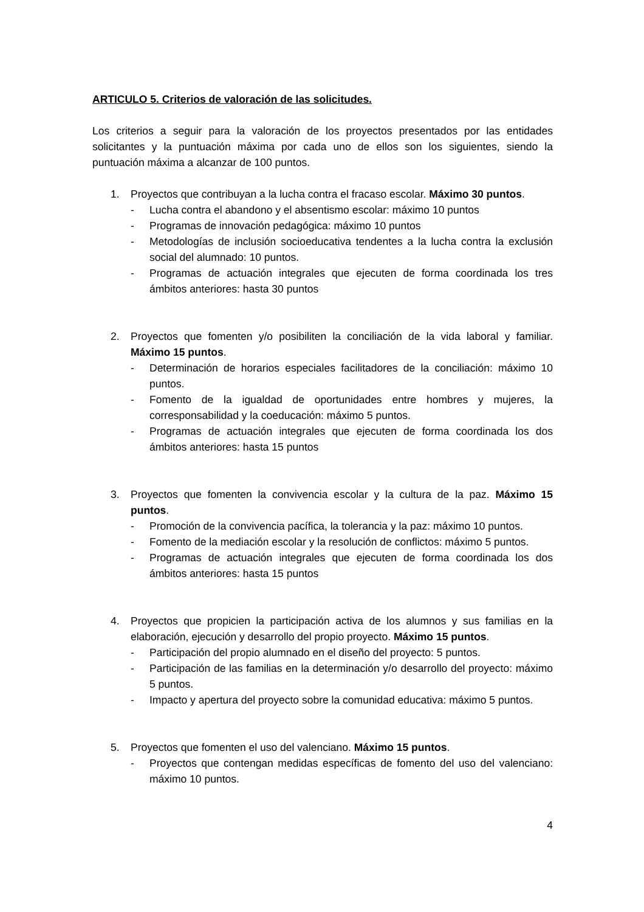ARTICULO 5. Criterios de valoración de las solicitudes.
Los criterios a seguir para la valoración de los proyectos presentados por las entidades solicitantes y la puntuación máxima por cada uno de ellos son los siguientes, siendo la puntuación máxima a alcanzar de 100 puntos.
1. Proyectos que contribuyan a la lucha contra el fracaso escolar. Máximo 30 puntos.
- Lucha contra el abandono y el absentismo escolar: máximo 10 puntos
- Programas de innovación pedagógica: máximo 10 puntos
- Metodologías de inclusión socioeducativa tendentes a la lucha contra la exclusión social del alumnado: 10 puntos.
- Programas de actuación integrales que ejecuten de forma coordinada los tres ámbitos anteriores: hasta 30 puntos
2. Proyectos que fomenten y/o posibiliten la conciliación de la vida laboral y familiar. Máximo 15 puntos.
- Determinación de horarios especiales facilitadores de la conciliación: máximo 10 puntos.
- Fomento de la igualdad de oportunidades entre hombres y mujeres, la corresponsabilidad y la coeducación: máximo 5 puntos.
- Programas de actuación integrales que ejecuten de forma coordinada los dos ámbitos anteriores: hasta 15 puntos
3. Proyectos que fomenten la convivencia escolar y la cultura de la paz. Máximo 15 puntos.
- Promoción de la convivencia pacífica, la tolerancia y la paz: máximo 10 puntos.
- Fomento de la mediación escolar y la resolución de conflictos: máximo 5 puntos.
- Programas de actuación integrales que ejecuten de forma coordinada los dos ámbitos anteriores: hasta 15 puntos
4. Proyectos que propicien la participación activa de los alumnos y sus familias en la elaboración, ejecución y desarrollo del propio proyecto. Máximo 15 puntos.
- Participación del propio alumnado en el diseño del proyecto: 5 puntos.
- Participación de las familias en la determinación y/o desarrollo del proyecto: máximo 5 puntos.
- Impacto y apertura del proyecto sobre la comunidad educativa: máximo 5 puntos.
5. Proyectos que fomenten el uso del valenciano. Máximo 15 puntos.
- Proyectos que contengan medidas específicas de fomento del uso del valenciano: máximo 10 puntos.
4